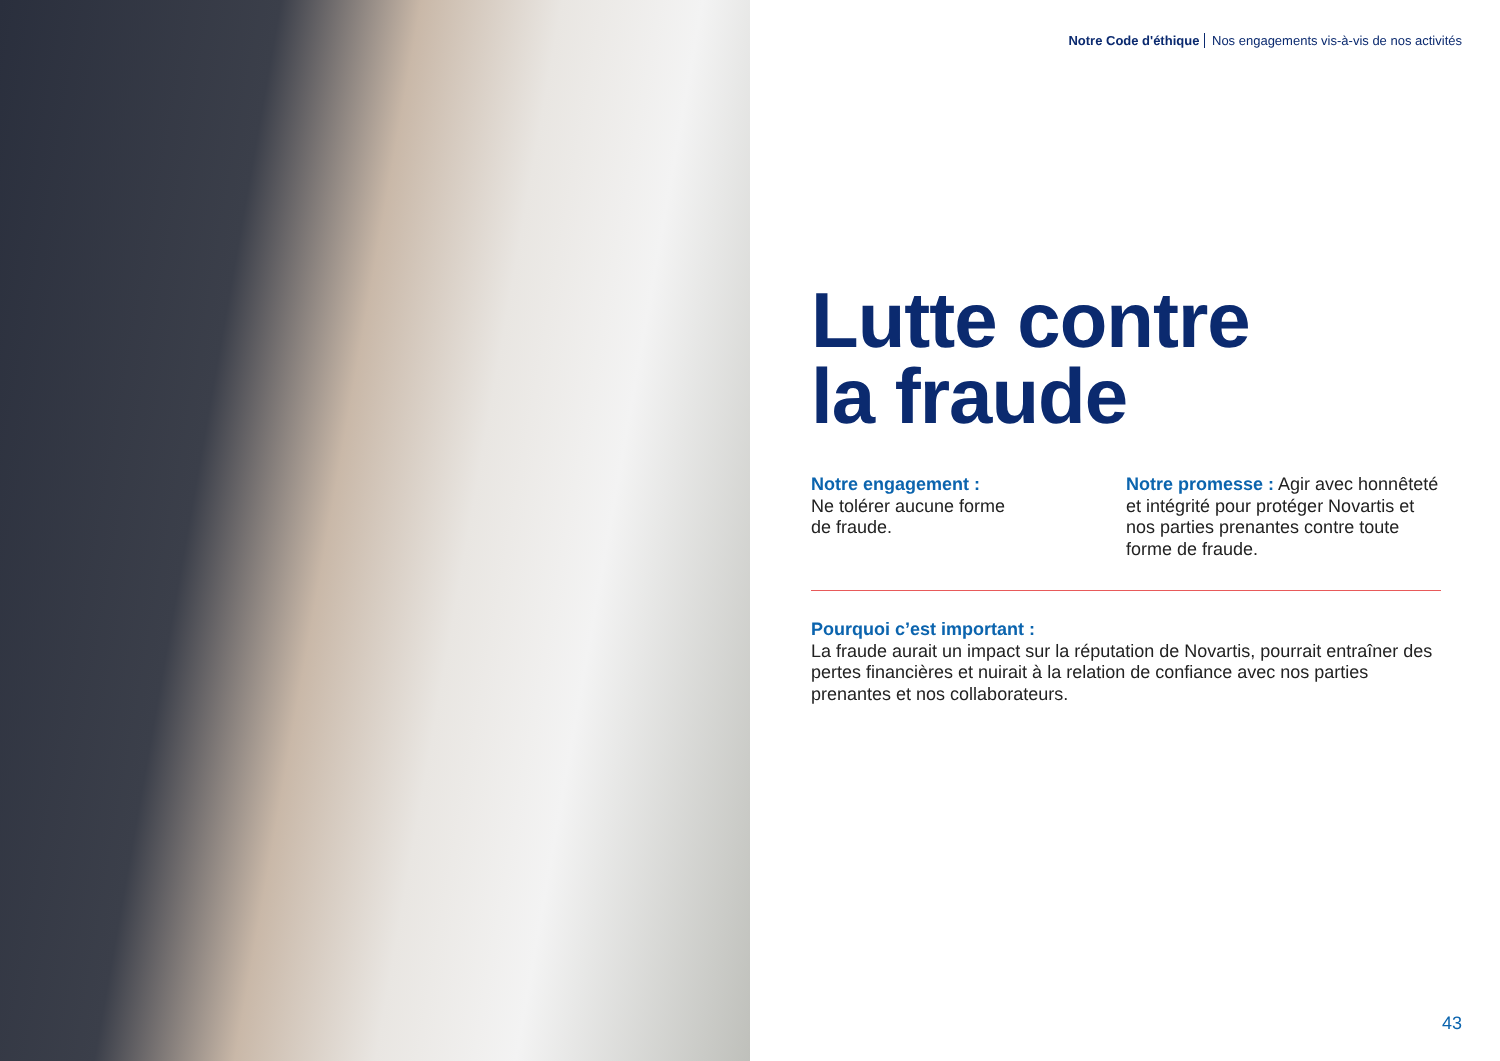Notre Code d'éthique Nos engagements vis-à-vis de nos activités
Lutte contre
la fraude
Notre engagement :
Ne tolérer aucune forme
de fraude.
Notre promesse : Agir avec honnêteté et intégrité pour protéger Novartis et nos parties prenantes contre toute forme de fraude.
Pourquoi c’est important :
La fraude aurait un impact sur la réputation de Novartis, pourrait entraîner des pertes financières et nuirait à la relation de confiance avec nos parties prenantes et nos collaborateurs.
43